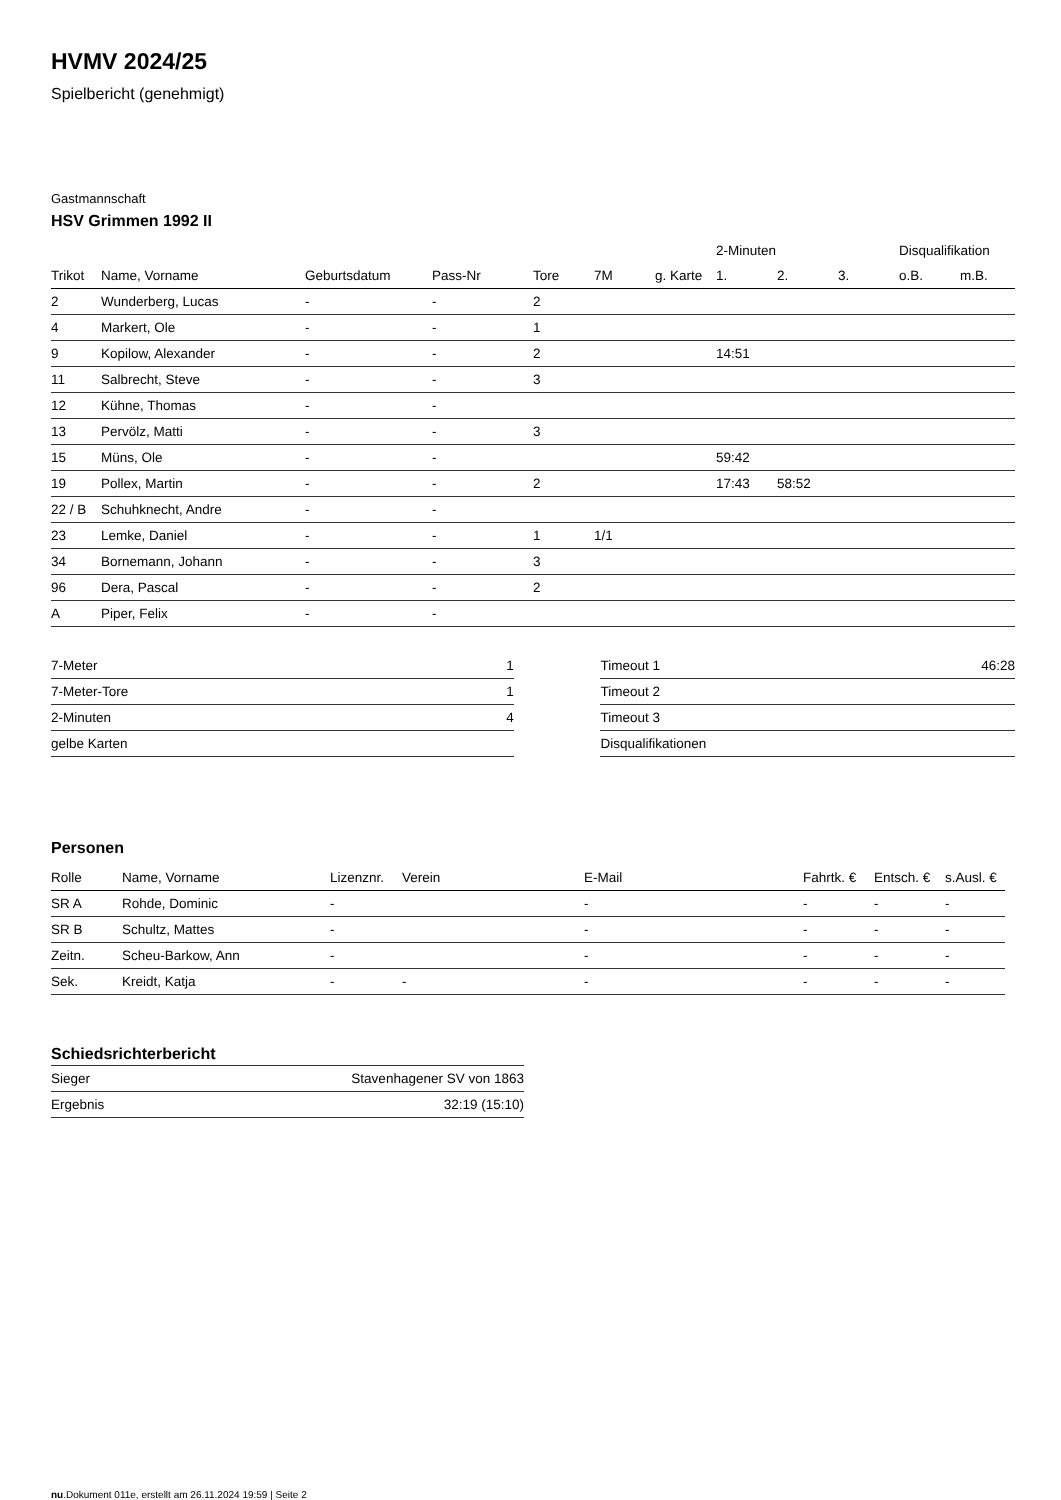HVMV 2024/25
Spielbericht (genehmigt)
Gastmannschaft
HSV Grimmen 1992 II
| | | | | | | | 2-Minuten | | | Disqualifikation | |
| --- | --- | --- | --- | --- | --- | --- | --- | --- | --- | --- | --- |
| Trikot | Name, Vorname | Geburtsdatum | Pass-Nr | Tore | 7M | g. Karte | 1. | 2. | 3. | o.B. | m.B. |
| 2 | Wunderberg, Lucas | - | - | 2 | | | | | | | |
| 4 | Markert, Ole | - | - | 1 | | | | | | | |
| 9 | Kopilow, Alexander | - | - | 2 | | | 14:51 | | | | |
| 11 | Salbrecht, Steve | - | - | 3 | | | | | | | |
| 12 | Kühne, Thomas | - | - | | | | | | | | |
| 13 | Pervölz, Matti | - | - | 3 | | | | | | | |
| 15 | Müns, Ole | - | - | | | | 59:42 | | | | |
| 19 | Pollex, Martin | - | - | 2 | | | 17:43 | 58:52 | | | |
| 22 / B | Schuhknecht, Andre | - | - | | | | | | | | |
| 23 | Lemke, Daniel | - | - | 1 | 1/1 | | | | | | |
| 34 | Bornemann, Johann | - | - | 3 | | | | | | | |
| 96 | Dera, Pascal | - | - | 2 | | | | | | | |
| A | Piper, Felix | - | - | | | | | | | | |
| 7-Meter | 1 |
| 7-Meter-Tore | 1 |
| 2-Minuten | 4 |
| gelbe Karten | |
| Timeout 1 | 46:28 |
| Timeout 2 | |
| Timeout 3 | |
| Disqualifikationen | |
Personen
| Rolle | Name, Vorname | Lizenznr. | Verein | E-Mail | Fahrtk. € | Entsch. € | s.Ausl. € |
| --- | --- | --- | --- | --- | --- | --- | --- |
| SR A | Rohde, Dominic | - | | - | - | - | - |
| SR B | Schultz, Mattes | - | | - | - | - | - |
| Zeitn. | Scheu-Barkow, Ann | - | | - | - | - | - |
| Sek. | Kreidt, Katja | - | - | - | - | - | - |
Schiedsrichterbericht
| Sieger | Stavenhagener SV von 1863 |
| Ergebnis | 32:19 (15:10) |
nu.Dokument 011e, erstellt am 26.11.2024 19:59 | Seite 2